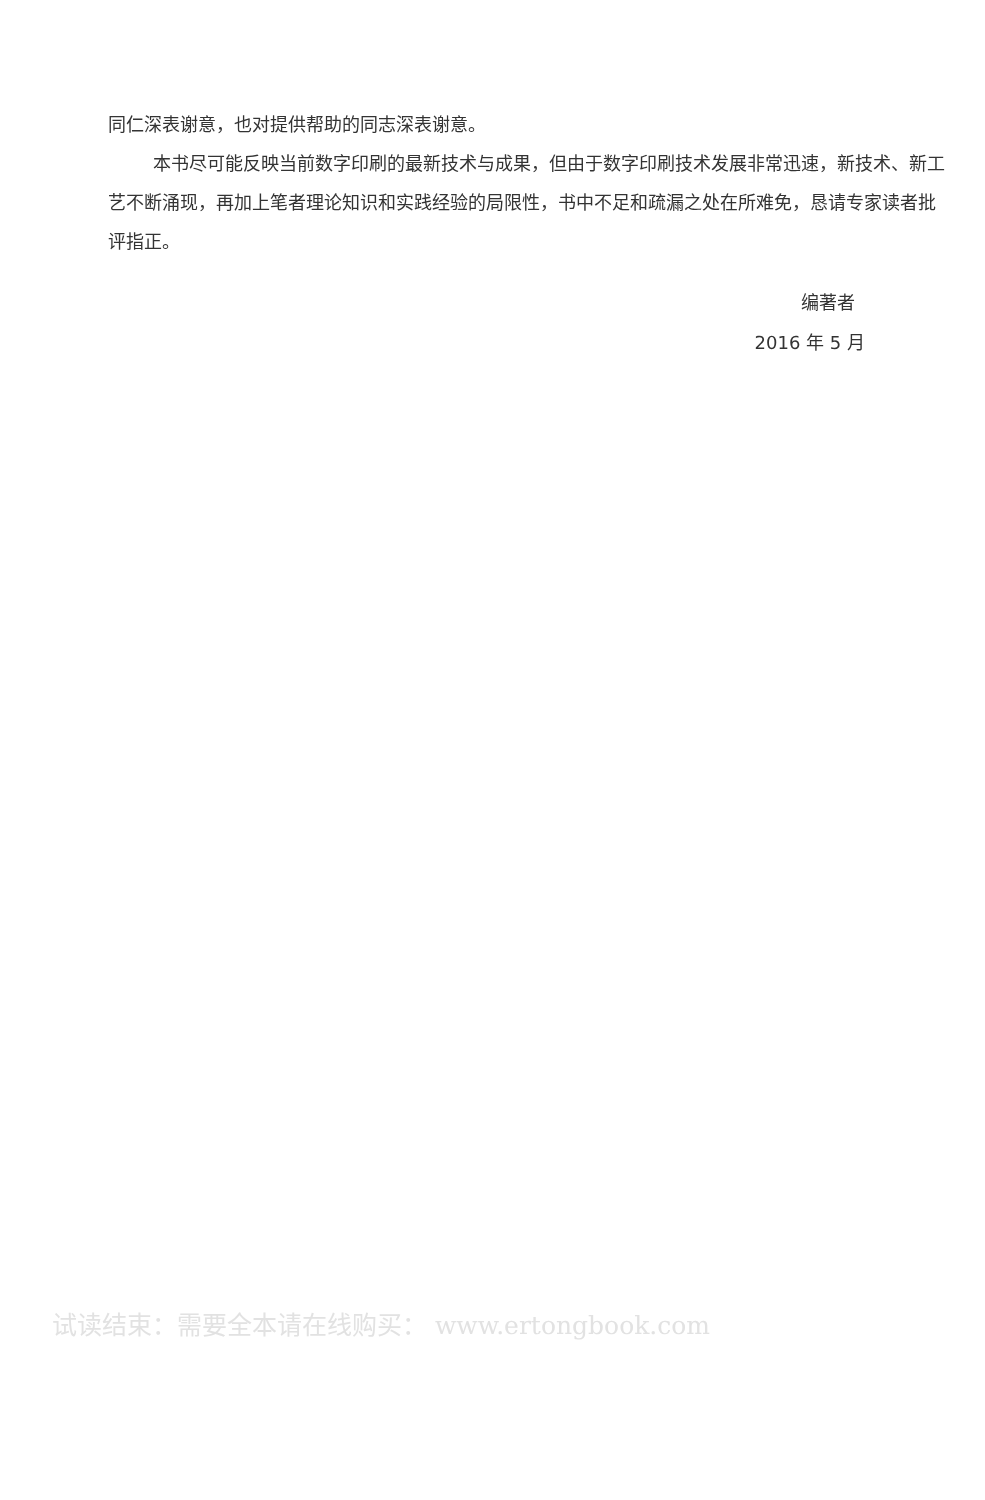同仁深表谢意，也对提供帮助的同志深表谢意。
本书尽可能反映当前数字印刷的最新技术与成果，但由于数字印刷技术发展非常迅速，新技术、新工艺不断涌现，再加上笔者理论知识和实践经验的局限性，书中不足和疏漏之处在所难免，恳请专家读者批评指正。
编著者
2016 年 5 月
试读结束：需要全本请在线购买： www.ertongbook.com